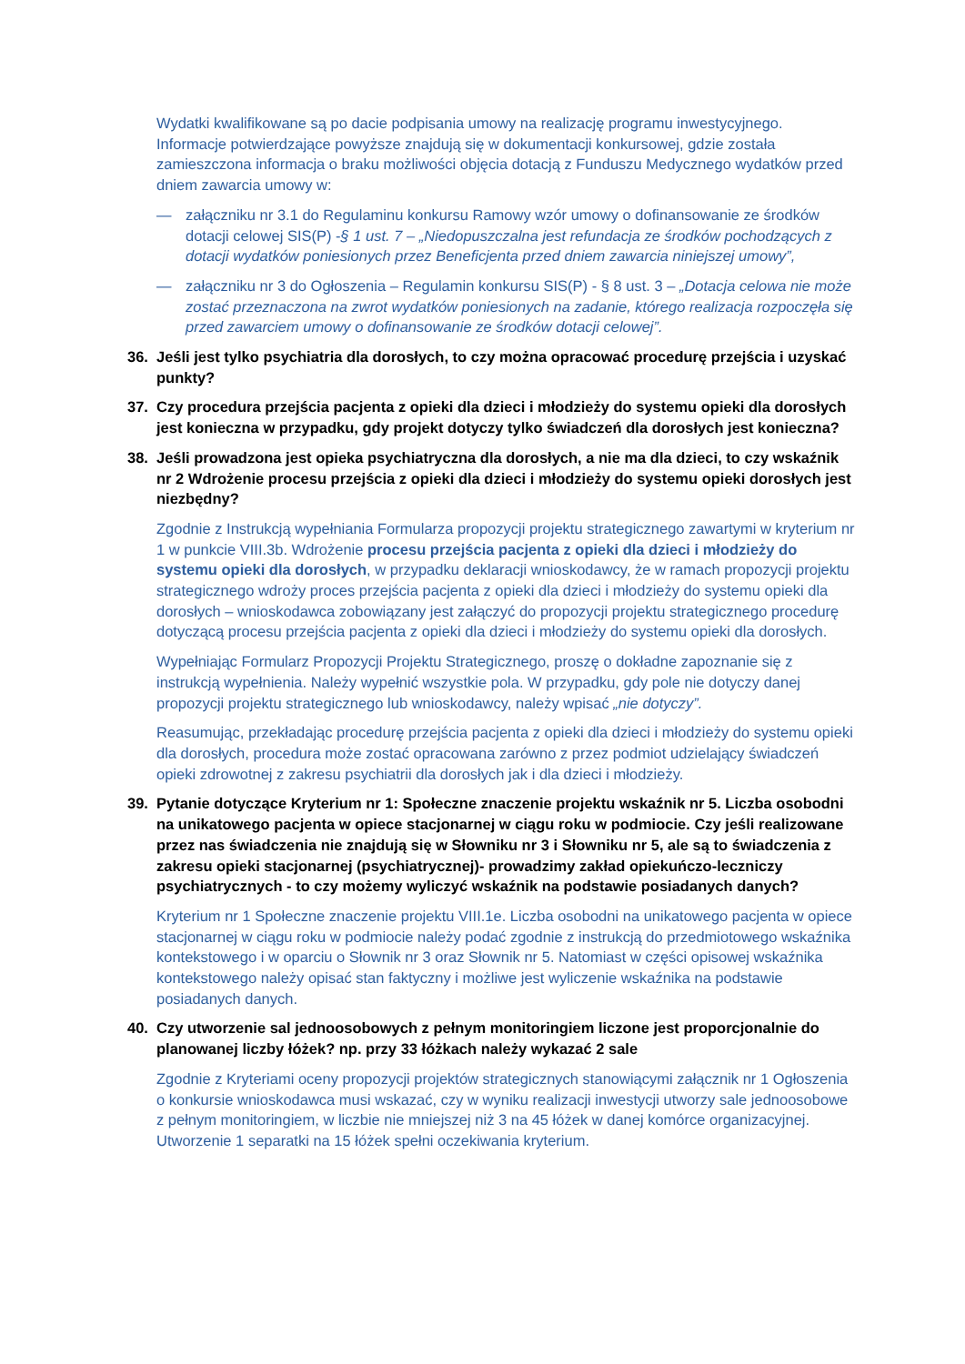Wydatki kwalifikowane są po dacie podpisania umowy na realizację programu inwestycyjnego. Informacje potwierdzające powyższe znajdują się w dokumentacji konkursowej, gdzie została zamieszczona informacja o braku możliwości objęcia dotacją z Funduszu Medycznego wydatków przed dniem zawarcia umowy w:
— załączniku nr 3.1 do Regulaminu konkursu Ramowy wzór umowy o dofinansowanie ze środków dotacji celowej SIS(P) -§ 1 ust. 7 – „Niedopuszczalna jest refundacja ze środków pochodzących z dotacji wydatków poniesionych przez Beneficjenta przed dniem zawarcia niniejszej umowy”,
— załączniku nr 3 do Ogłoszenia – Regulamin konkursu SIS(P) - § 8 ust. 3 – „Dotacja celowa nie może zostać przeznaczona na zwrot wydatków poniesionych na zadanie, którego realizacja rozpoczęła się przed zawarciem umowy o dofinansowanie ze środków dotacji celowej”.
36. Jeśli jest tylko psychiatria dla dorosłych, to czy można opracować procedurę przejścia i uzyskać punkty?
37. Czy procedura przejścia pacjenta z opieki dla dzieci i młodzieży do systemu opieki dla dorosłych jest konieczna w przypadku, gdy projekt dotyczy tylko świadczeń dla dorosłych jest konieczna?
38. Jeśli prowadzona jest opieka psychiatryczna dla dorosłych, a nie ma dla dzieci, to czy wskaźnik nr 2 Wdrożenie procesu przejścia z opieki dla dzieci i młodzieży do systemu opieki dorosłych jest niezbędny?
Zgodnie z Instrukcją wypełniania Formularza propozycji projektu strategicznego zawartymi w kryterium nr 1 w punkcie VIII.3b. Wdrożenie procesu przejścia pacjenta z opieki dla dzieci i młodzieży do systemu opieki dla dorosłych, w przypadku deklaracji wnioskodawcy, że w ramach propozycji projektu strategicznego wdroży proces przejścia pacjenta z opieki dla dzieci i młodzieży do systemu opieki dla dorosłych – wnioskodawca zobowiązany jest załączyć do propozycji projektu strategicznego procedurę dotyczącą procesu przejścia pacjenta z opieki dla dzieci i młodzieży do systemu opieki dla dorosłych.
Wypełniając Formularz Propozycji Projektu Strategicznego, proszę o dokładne zapoznanie się z instrukcją wypełnienia. Należy wypełnić wszystkie pola. W przypadku, gdy pole nie dotyczy danej propozycji projektu strategicznego lub wnioskodawcy, należy wpisać „nie dotyczy”.
Reasumując, przekładając procedurę przejścia pacjenta z opieki dla dzieci i młodzieży do systemu opieki dla dorosłych, procedura może zostać opracowana zarówno z przez podmiot udzielający świadczeń opieki zdrowotnej z zakresu psychiatrii dla dorosłych jak i dla dzieci i młodzieży.
39. Pytanie dotyczące Kryterium nr 1: Społeczne znaczenie projektu wskaźnik nr 5. Liczba osobodni na unikatowego pacjenta w opiece stacjonarnej w ciągu roku w podmiocie. Czy jeśli realizowane przez nas świadczenia nie znajdują się w Słowniku nr 3 i Słowniku nr 5, ale są to świadczenia z zakresu opieki stacjonarnej (psychiatrycznej)- prowadzimy zakład opiekuńczo-leczniczy psychiatrycznych - to czy możemy wyliczyć wskaźnik na podstawie posiadanych danych?
Kryterium nr 1 Społeczne znaczenie projektu VIII.1e. Liczba osobodni na unikatowego pacjenta w opiece stacjonarnej w ciągu roku w podmiocie należy podać zgodnie z instrukcją do przedmiotowego wskaźnika kontekstowego i w oparciu o Słownik nr 3 oraz Słownik nr 5. Natomiast w części opisowej wskaźnika kontekstowego należy opisać stan faktyczny i możliwe jest wyliczenie wskaźnika na podstawie posiadanych danych.
40. Czy utworzenie sal jednoosobowych z pełnym monitoringiem liczone jest proporcjonalnie do planowanej liczby łóżek? np. przy 33 łóżkach należy wykazać 2 sale
Zgodnie z Kryteriami oceny propozycji projektów strategicznych stanowiącymi załącznik nr 1 Ogłoszenia o konkursie wnioskodawca musi wskazać, czy w wyniku realizacji inwestycji utworzy sale jednoosobowe z pełnym monitoringiem, w liczbie nie mniejszej niż 3 na 45 łóżek w danej komórce organizacyjnej. Utworzenie 1 separatki na 15 łóżek spełni oczekiwania kryterium.